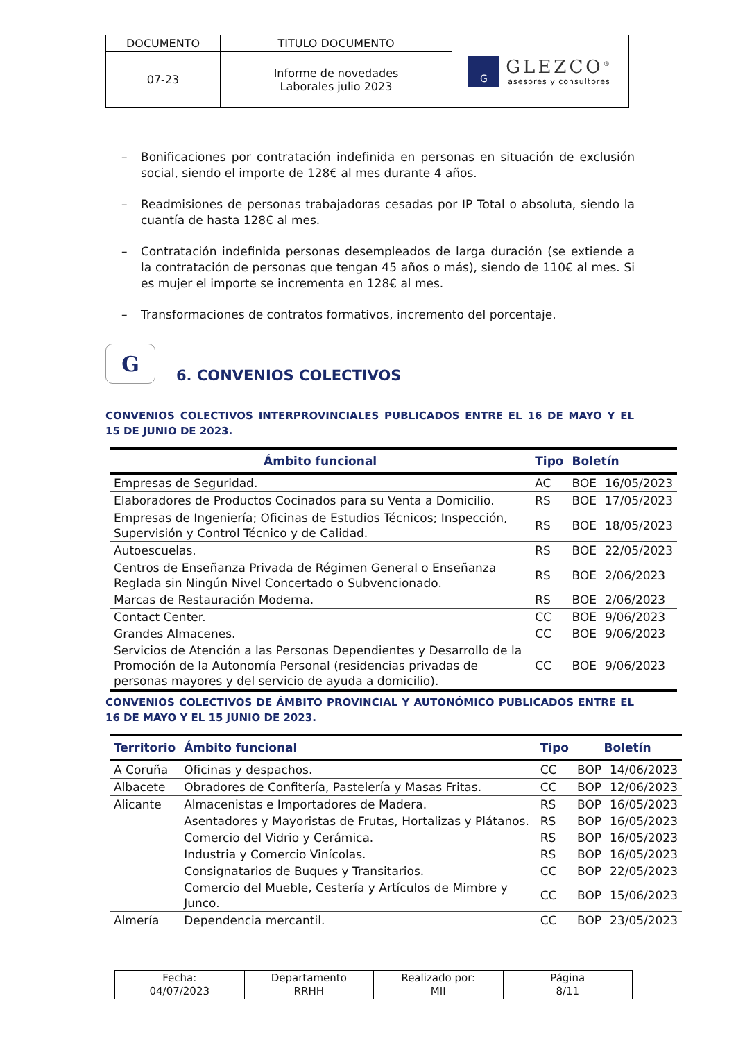| DOCUMENTO | TITULO DOCUMENTO | G GLEZCO<sup>®</sup> asesores y consultores |
| 07-23 | Informe de novedades Laborales julio 2023 | |
– Bonificaciones por contratación indefinida en personas en situación de exclusión social, siendo el importe de 128€ al mes durante 4 años.
– Readmisiones de personas trabajadoras cesadas por IP Total o absoluta, siendo la cuantía de hasta 128€ al mes.
– Contratación indefinida personas desempleados de larga duración (se extiende a la contratación de personas que tengan 45 años o más), siendo de 110€ al mes. Si es mujer el importe se incrementa en 128€ al mes.
– Transformaciones de contratos formativos, incremento del porcentaje.
G 6. CONVENIOS COLECTIVOS
CONVENIOS COLECTIVOS INTERPROVINCIALES PUBLICADOS ENTRE EL 16 DE MAYO Y EL 15 DE JUNIO DE 2023.
| Ámbito funcional | Tipo | Boletín | |
| --- | --- | --- | --- |
| Empresas de Seguridad. | AC | BOE | 16/05/2023 |
| Elaboradores de Productos Cocinados para su Venta a Domicilio. | RS | BOE | 17/05/2023 |
| Empresas de Ingeniería; Oficinas de Estudios Técnicos; Inspección, Supervisión y Control Técnico y de Calidad. | RS | BOE | 18/05/2023 |
| Autoescuelas. | RS | BOE | 22/05/2023 |
| Centros de Enseñanza Privada de Régimen General o Enseñanza Reglada sin Ningún Nivel Concertado o Subvencionado. | RS | BOE | 2/06/2023 |
| Marcas de Restauración Moderna. | RS | BOE | 2/06/2023 |
| Contact Center. | CC | BOE | 9/06/2023 |
| Grandes Almacenes. | CC | BOE | 9/06/2023 |
| Servicios de Atención a las Personas Dependientes y Desarrollo de la Promoción de la Autonomía Personal (residencias privadas de personas mayores y del servicio de ayuda a domicilio). | CC | BOE | 9/06/2023 |
CONVENIOS COLECTIVOS DE ÁMBITO PROVINCIAL Y AUTONÓMICO PUBLICADOS ENTRE EL 16 DE MAYO Y EL 15 JUNIO DE 2023.
| Territorio | Ámbito funcional | Tipo | Boletín | |
| --- | --- | --- | --- | --- |
| A Coruña | Oficinas y despachos. | CC | BOP | 14/06/2023 |
| Albacete | Obradores de Confitería, Pastelería y Masas Fritas. | CC | BOP | 12/06/2023 |
| Alicante | Almacenistas e Importadores de Madera. | RS | BOP | 16/05/2023 |
| | Asentadores y Mayoristas de Frutas, Hortalizas y Plátanos. | RS | BOP | 16/05/2023 |
| | Comercio del Vidrio y Cerámica. | RS | BOP | 16/05/2023 |
| | Industria y Comercio Vinícolas. | RS | BOP | 16/05/2023 |
| | Consignatarios de Buques y Transitarios. | CC | BOP | 22/05/2023 |
| | Comercio del Mueble, Cestería y Artículos de Mimbre y Junco. | CC | BOP | 15/06/2023 |
| Almería | Dependencia mercantil. | CC | BOP | 23/05/2023 |
| Fecha: 04/07/2023 | Departamento RRHH | Realizado por: MII | Página 8/11 |